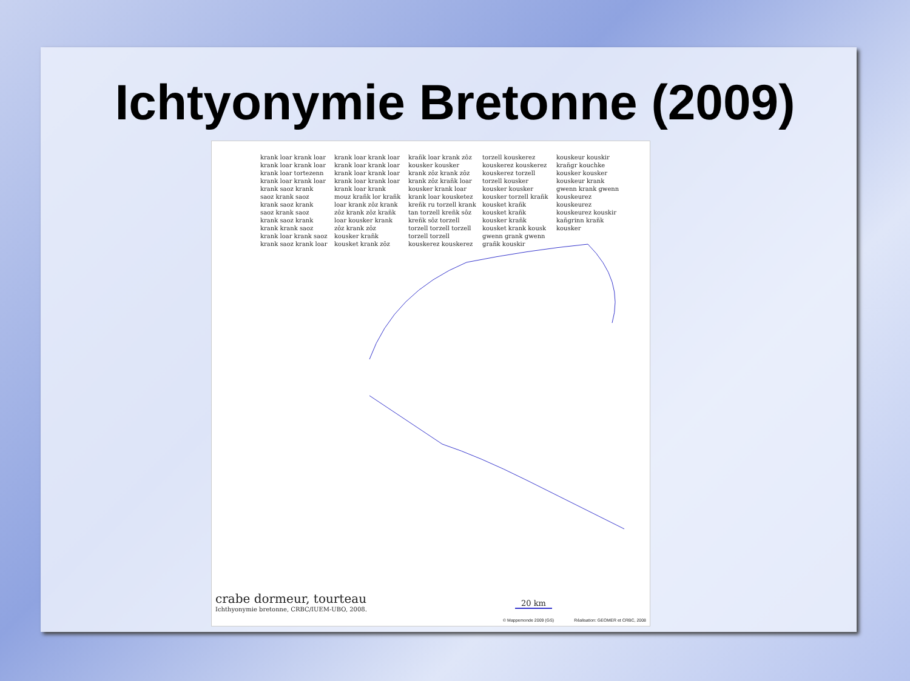Ichtyonymie Bretonne (2009)
krank loar krank loar krank loar krank loar krank loar tortezenn krank loar krank loar krank saoz krank saoz krank saoz krank saoz krank saoz krank saoz krank saoz krank krank krank saoz krank loar krank saoz krank saoz krank loar krank loar krank loar krank loar krank loar krank loar krank loar krank loar krank loar krank loar krank mouz krañk lor krañk loar krank zôz krank zôz krank zôz krañk loar kousker krank zôz krank zôz kousker krañk kousket krank zôz krañk loar krank zôz kousker kousker krank zôz krank zôz krank zôz krañk loar kousker krank loar krank loar kousketez kreñk ru torzell krank tan torzell kreñk sôz kreñk sôz torzell torzell torzell torzell torzell torzell kouskerez kouskerez torzell kouskerez kouskerez kouskerez kouskerez torzell torzell kousker kousker kousker kousker torzell krañk kousket krañk kousket krañk kousker krañk kousket krank kousk gwenn grank gwenn grañk kouskir kouskeur kouskir krañgr kouchke kousker kousker kouskeur krank gwenn krank gwenn kouskeurez kouskeurez kouskeurez kouskir kañgrinn krañk kousker
crabe dormeur, tourteau
Ichthyonymie bretonne, CRBC/IUEM-UBO, 2008.
20 km
© Mappemonde 2009 (GS) Réalisation: GEOMER et CRBC, 2008